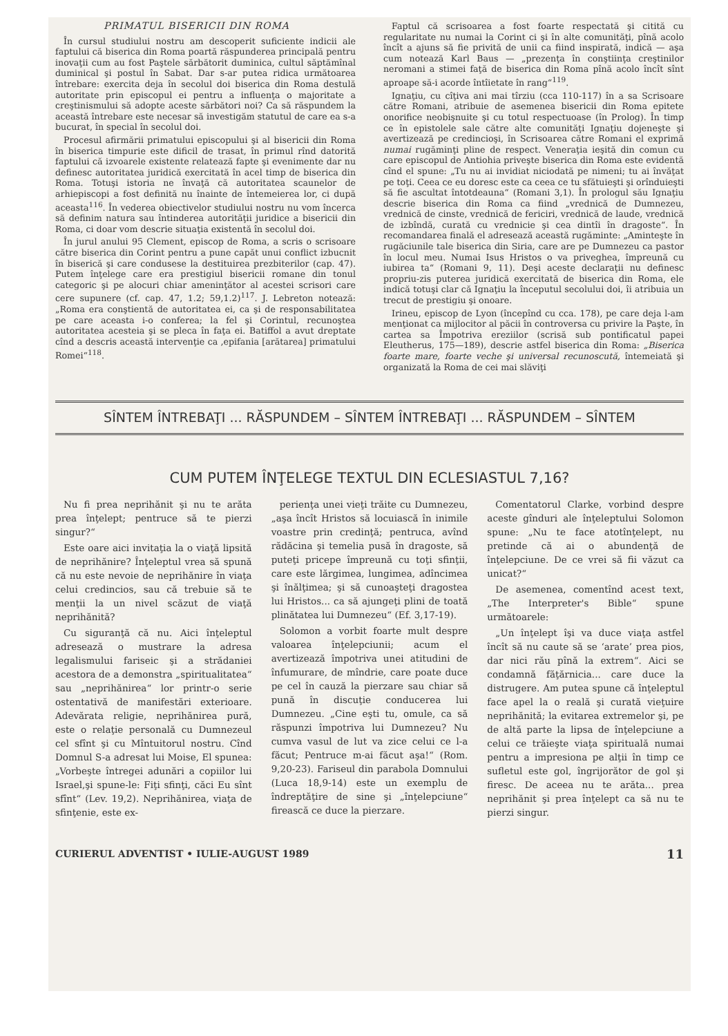PRIMATUL BISERICII DIN ROMA
În cursul studiului nostru am descoperit suficiente indicii ale faptului că biserica din Roma poartă răspunderea principală pentru inovaţii cum au fost Paştele sărbătorit duminica, cultul săptămînal duminical şi postul în Sabat. Dar s-ar putea ridica următoarea întrebare: exercita deja în secolul doi biserica din Roma destulă autoritate prin episcopul ei pentru a influenţa o majoritate a creştinismului să adopte aceste sărbători noi? Ca să răspundem la această întrebare este necesar să investigăm statutul de care ea s-a bucurat, în special în secolul doi.
Procesul afirmării primatului episcopului şi al bisericii din Roma în biserica timpurie este dificil de trasat, în primul rînd datorită faptului că izvoarele existente relatează fapte şi evenimente dar nu definesc autoritatea juridică exercitată în acel timp de biserica din Roma. Totuşi istoria ne învaţă că autoritatea scaunelor de arhiepiscopi a fost definită nu înainte de întemeierea lor, ci după aceasta<sup>116</sup>. În vederea obiectivelor studiului nostru nu vom încerca să definim natura sau întinderea autorităţii juridice a bisericii din Roma, ci doar vom descrie situaţia existentă în secolul doi.
În jurul anului 95 Clement, episcop de Roma, a scris o scrisoare către biserica din Corint pentru a pune capăt unui conflict izbucnit în biserică şi care condusese la destituirea prezbiterilor (cap. 47). Putem înţelege care era prestigiul bisericii romane din tonul categoric şi pe alocuri chiar ameninţător al acestei scrisori care cere supunere (cf. cap. 47, 1.2; 59,1.2)<sup>117</sup>. J. Lebreton notează: „Roma era conştientă de autoritatea ei, ca şi de responsabilitatea pe care aceasta i-o conferea; la fel şi Corintul, recunoştea autoritatea acesteia şi se pleca în faţa ei. Batiffol a avut dreptate cînd a descris această intervenţie ca ‚epifania [arătarea] primatului Romei“<sup>118</sup>.
Faptul că scrisoarea a fost foarte respectată şi citită cu regularitate nu numai la Corint ci şi în alte comunităţi, pînă acolo încît a ajuns să fie privită de unii ca fiind inspirată, indică — aşa cum notează Karl Baus — „prezenţa în conştiinţa creştinilor neromani a stimei faţă de biserica din Roma pînă acolo încît sînt aproape să-i acorde întîietate în rang“<sup>119</sup>.
Ignaţiu, cu cîţiva ani mai tîrziu (cca 110-117) în a sa Scrisoare către Romani, atribuie de asemenea bisericii din Roma epitete onorifice neobişnuite şi cu totul respectuoase (în Prolog). În timp ce în epistolele sale către alte comunităţi Ignaţiu dojeneşte şi avertizează pe credincioşi, în Scrisoarea către Romani el exprimă numai rugăminţi pline de respect. Veneraţia ieşită din comun cu care episcopul de Antiohia priveşte biserica din Roma este evidentă cînd el spune: „Tu nu ai invidiat niciodată pe nimeni; tu ai învăţat pe toţi. Ceea ce eu doresc este ca ceea ce tu sfătuieşti şi orînduieşti să fie ascultat întotdeauna“ (Romani 3,1). În prologul său Ignaţiu descrie biserica din Roma ca fiind „vrednică de Dumnezeu, vrednică de cinste, vrednică de fericiri, vrednică de laude, vrednică de izbîndă, curată cu vrednicie şi cea dintîi în dragoste“. În recomandarea finală el adresează această rugăminte: „Aminteşte în rugăciunile tale biserica din Siria, care are pe Dumnezeu ca pastor în locul meu. Numai Isus Hristos o va priveghea, împreună cu iubirea ta“ (Romani 9, 11). Deşi aceste declaraţii nu definesc propriu-zis puterea juridică exercitată de biserica din Roma, ele indică totuşi clar că Ignaţiu la începutul secolului doi, îi atribuia un trecut de prestigiu şi onoare.
Irineu, episcop de Lyon (începînd cu cca. 178), pe care deja l-am menţionat ca mijlocitor al păcii în controversa cu privire la Paşte, în cartea sa Împotriva ereziilor (scrisă sub pontificatul papei Eleutherus, 175—189), descrie astfel biserica din Roma: „Biserica foarte mare, foarte veche şi universal recunoscută, întemeiată şi organizată la Roma de cei mai slăviţi
SÎNTEM ÎNTREBAŢI ... RĂSPUNDEM – SÎNTEM ÎNTREBAŢI ... RĂSPUNDEM – SÎNTEM
CUM PUTEM ÎNŢELEGE TEXTUL DIN ECLESIASTUL 7,16?
Nu fi prea neprihănit şi nu te arăta prea înţelept; pentruce să te pierzi singur?“
Este oare aici invitaţia la o viaţă lipsită de neprihănire? Înţeleptul vrea să spună că nu este nevoie de neprihănire în viaţa celui credincios, sau că trebuie să te menţii la un nivel scăzut de viaţă neprihănită?
Cu siguranţă că nu. Aici înţeleptul adresează o mustrare la adresa legalismului fariseic şi a strădaniei acestora de a demonstra „spiritualitatea“ sau „neprihănirea“ lor printr-o serie ostentativă de manifestări exterioare. Adevărata religie, neprihănirea pură, este o relaţie personală cu Dumnezeul cel sfînt şi cu Mîntuitorul nostru. Cînd Domnul S-a adresat lui Moise, El spunea: „Vorbeşte întregei adunări a copiilor lui Israel,şi spune-le: Fiţi sfinţi, căci Eu sînt sfînt“ (Lev. 19,2). Neprihănirea, viaţa de sfinţenie, este ex-
perienţa unei vieţi trăite cu Dumnezeu, „aşa încît Hristos să locuiască în inimile voastre prin credinţă; pentruca, avînd rădăcina şi temelia pusă în dragoste, să puteţi pricepe împreună cu toţi sfinţii, care este lărgimea, lungimea, adîncimea şi înălţimea; şi să cunoaşteţi dragostea lui Hristos... ca să ajungeţi plini de toată plinătatea lui Dumnezeu“ (Ef. 3,17-19).
Solomon a vorbit foarte mult despre valoarea înţelepciunii; acum el avertizează împotriva unei atitudini de înfumurare, de mîndrie, care poate duce pe cel în cauză la pierzare sau chiar să pună în discuţie conducerea lui Dumnezeu. „Cine eşti tu, omule, ca să răspunzi împotriva lui Dumnezeu? Nu cumva vasul de lut va zice celui ce l-a făcut; Pentruce m-ai făcut aşa!“ (Rom. 9,20-23). Fariseul din parabola Domnului (Luca 18,9-14) este un exemplu de îndreptăţire de sine şi „înţelepciune“ firească ce duce la pierzare.
Comentatorul Clarke, vorbind despre aceste gînduri ale înţeleptului Solomon spune: „Nu te face atotînţelept, nu pretinde că ai o abundenţă de înţelepciune. De ce vrei să fii văzut ca unicat?“
De asemenea, comentînd acest text, „The Interpreter's Bible“ spune următoarele:
„Un înţelept îşi va duce viaţa astfel încît să nu caute să se ‘arate’ prea pios, dar nici rău pînă la extrem“. Aici se condamnă făţărnicia... care duce la distrugere. Am putea spune că înţeleptul face apel la o reală şi curată vieţuire neprihănită; la evitarea extremelor şi, pe de altă parte la lipsa de înţelepciune a celui ce trăieşte viaţa spirituală numai pentru a impresiona pe alţii în timp ce sufletul este gol, îngrijorător de gol şi firesc. De aceea nu te arăta... prea neprihănit şi prea înţelept ca să nu te pierzi singur.
CURIERUL ADVENTIST • IULIE-AUGUST 1989 11